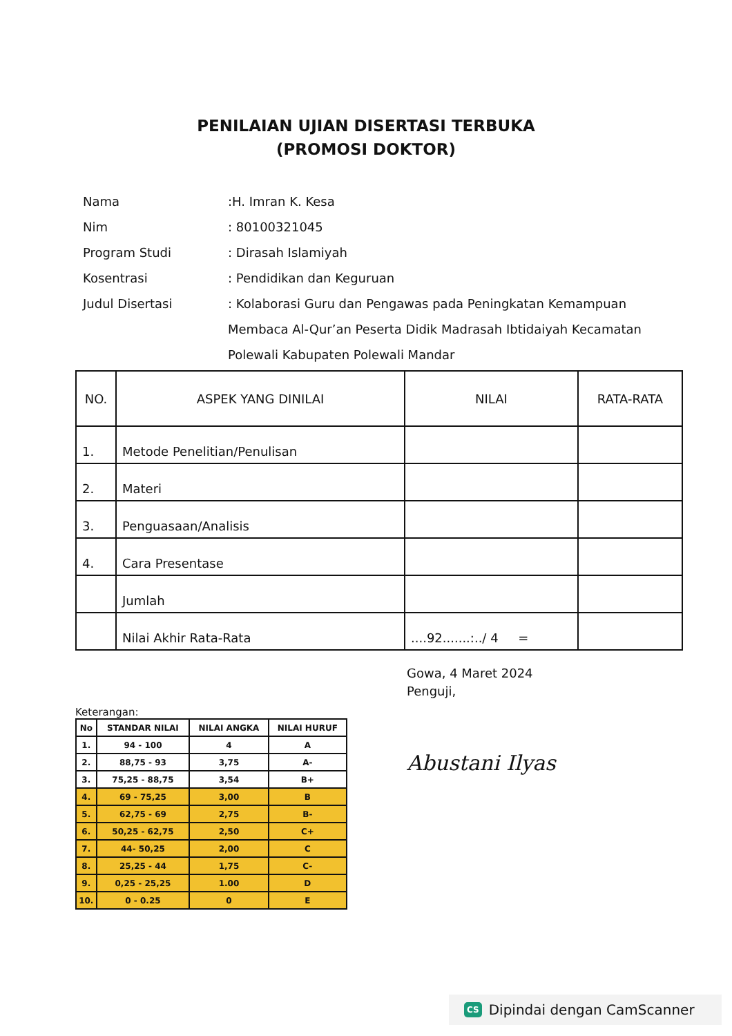PENILAIAN UJIAN DISERTASI TERBUKA
(PROMOSI DOKTOR)
Nama:H. Imran K. Kesa
Nim: 80100321045
Program Studi: Dirasah Islamiyah
Kosentrasi: Pendidikan dan Keguruan
Judul Disertasi: Kolaborasi Guru dan Pengawas pada Peningkatan Kemampuan Membaca Al-Qur’an Peserta Didik Madrasah Ibtidaiyah Kecamatan Polewali Kabupaten Polewali Mandar
| NO. | ASPEK YANG DINILAI | NILAI | RATA-RATA |
| --- | --- | --- | --- |
| 1. | Metode Penelitian/Penulisan | | |
| 2. | Materi | | |
| 3. | Penguasaan/Analisis | | |
| 4. | Cara Presentase | | |
| | Jumlah | | |
| | Nilai Akhir Rata-Rata | ....92.......:../ 4 = | |
Keterangan:
| No | STANDAR NILAI | NILAI ANGKA | NILAI HURUF |
| --- | --- | --- | --- |
| 1. | 94 - 100 | 4 | A |
| 2. | 88,75 - 93 | 3,75 | A- |
| 3. | 75,25 - 88,75 | 3,54 | B+ |
| 4. | 69 - 75,25 | 3,00 | B |
| 5. | 62,75 - 69 | 2,75 | B- |
| 6. | 50,25 - 62,75 | 2,50 | C+ |
| 7. | 44- 50,25 | 2,00 | C |
| 8. | 25,25 - 44 | 1,75 | C- |
| 9. | 0,25 - 25,25 | 1.00 | D |
| 10. | 0 - 0.25 | 0 | E |
Gowa, 4 Maret 2024
Penguji,
Abustani Ilyas
CS Dipindai dengan CamScanner